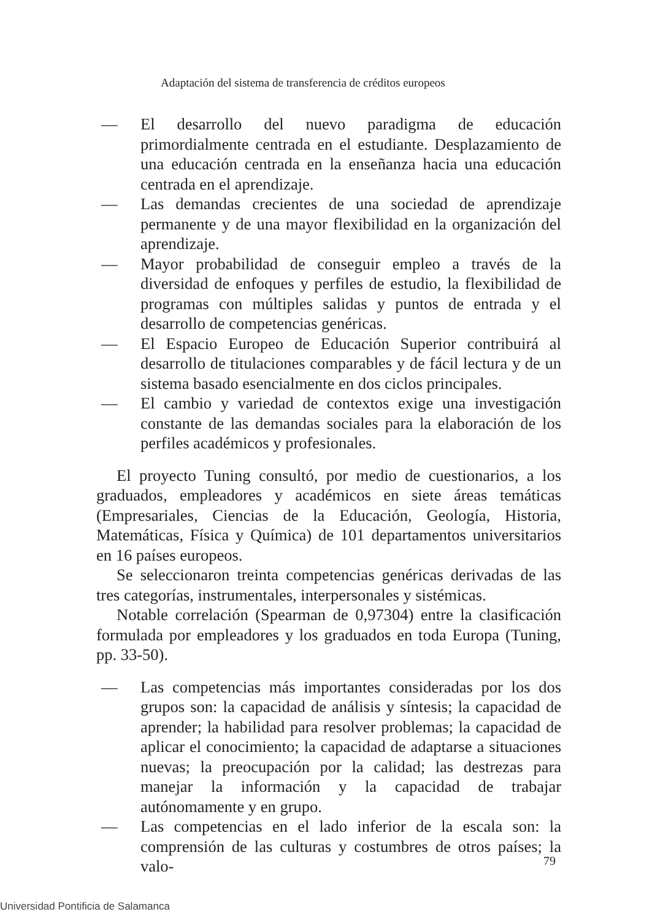Adaptación del sistema de transferencia de créditos europeos
— El desarrollo del nuevo paradigma de educación primordialmente centrada en el estudiante. Desplazamiento de una educación centrada en la enseñanza hacia una educación centrada en el aprendizaje.
— Las demandas crecientes de una sociedad de aprendizaje permanente y de una mayor flexibilidad en la organización del aprendizaje.
— Mayor probabilidad de conseguir empleo a través de la diversidad de enfoques y perfiles de estudio, la flexibilidad de programas con múltiples salidas y puntos de entrada y el desarrollo de competencias genéricas.
— El Espacio Europeo de Educación Superior contribuirá al desarrollo de titulaciones comparables y de fácil lectura y de un sistema basado esencialmente en dos ciclos principales.
— El cambio y variedad de contextos exige una investigación constante de las demandas sociales para la elaboración de los perfiles académicos y profesionales.
El proyecto Tuning consultó, por medio de cuestionarios, a los graduados, empleadores y académicos en siete áreas temáticas (Empresariales, Ciencias de la Educación, Geología, Historia, Matemáticas, Física y Química) de 101 departamentos universitarios en 16 países europeos.
Se seleccionaron treinta competencias genéricas derivadas de las tres categorías, instrumentales, interpersonales y sistémicas.
Notable correlación (Spearman de 0,97304) entre la clasificación formulada por empleadores y los graduados en toda Europa (Tuning, pp. 33-50).
— Las competencias más importantes consideradas por los dos grupos son: la capacidad de análisis y síntesis; la capacidad de aprender; la habilidad para resolver problemas; la capacidad de aplicar el conocimiento; la capacidad de adaptarse a situaciones nuevas; la preocupación por la calidad; las destrezas para manejar la información y la capacidad de trabajar autónomamente y en grupo.
— Las competencias en el lado inferior de la escala son: la comprensión de las culturas y costumbres de otros países; la valo-
79
Universidad Pontificia de Salamanca